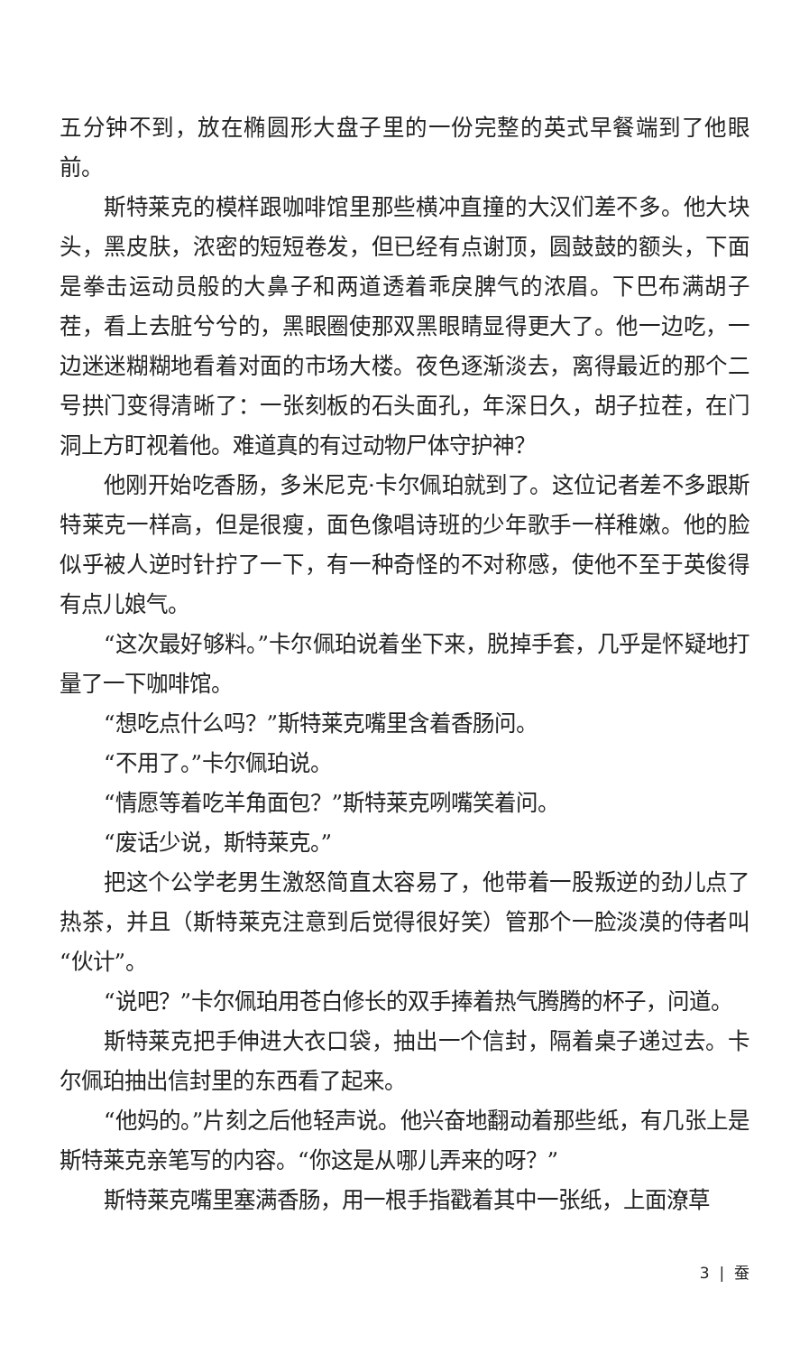五分钟不到，放在椭圆形大盘子里的一份完整的英式早餐端到了他眼前。
斯特莱克的模样跟咖啡馆里那些横冲直撞的大汉们差不多。他大块头，黑皮肤，浓密的短短卷发，但已经有点谢顶，圆鼓鼓的额头，下面是拳击运动员般的大鼻子和两道透着乖戾脾气的浓眉。下巴布满胡子茬，看上去脏兮兮的，黑眼圈使那双黑眼睛显得更大了。他一边吃，一边迷迷糊糊地看着对面的市场大楼。夜色逐渐淡去，离得最近的那个二号拱门变得清晰了：一张刻板的石头面孔，年深日久，胡子拉茬，在门洞上方盯视着他。难道真的有过动物尸体守护神？
他刚开始吃香肠，多米尼克·卡尔佩珀就到了。这位记者差不多跟斯特莱克一样高，但是很瘦，面色像唱诗班的少年歌手一样稚嫩。他的脸似乎被人逆时针拧了一下，有一种奇怪的不对称感，使他不至于英俊得有点儿娘气。
“这次最好够料。”卡尔佩珀说着坐下来，脱掉手套，几乎是怀疑地打量了一下咖啡馆。
“想吃点什么吗？”斯特莱克嘴里含着香肠问。
“不用了。”卡尔佩珀说。
“情愿等着吃羊角面包？”斯特莱克咧嘴笑着问。
“废话少说，斯特莱克。”
把这个公学老男生激怒简直太容易了，他带着一股叛逆的劲儿点了热茶，并且（斯特莱克注意到后觉得很好笑）管那个一脸淡漠的侍者叫“伙计”。
“说吧？”卡尔佩珀用苍白修长的双手捧着热气腾腾的杯子，问道。
斯特莱克把手伸进大衣口袋，抽出一个信封，隔着桌子递过去。卡尔佩珀抽出信封里的东西看了起来。
“他妈的。”片刻之后他轻声说。他兴奋地翻动着那些纸，有几张上是斯特莱克亲笔写的内容。“你这是从哪儿弄来的呀？”
斯特莱克嘴里塞满香肠，用一根手指戳着其中一张纸，上面潦草
3 | 蚕